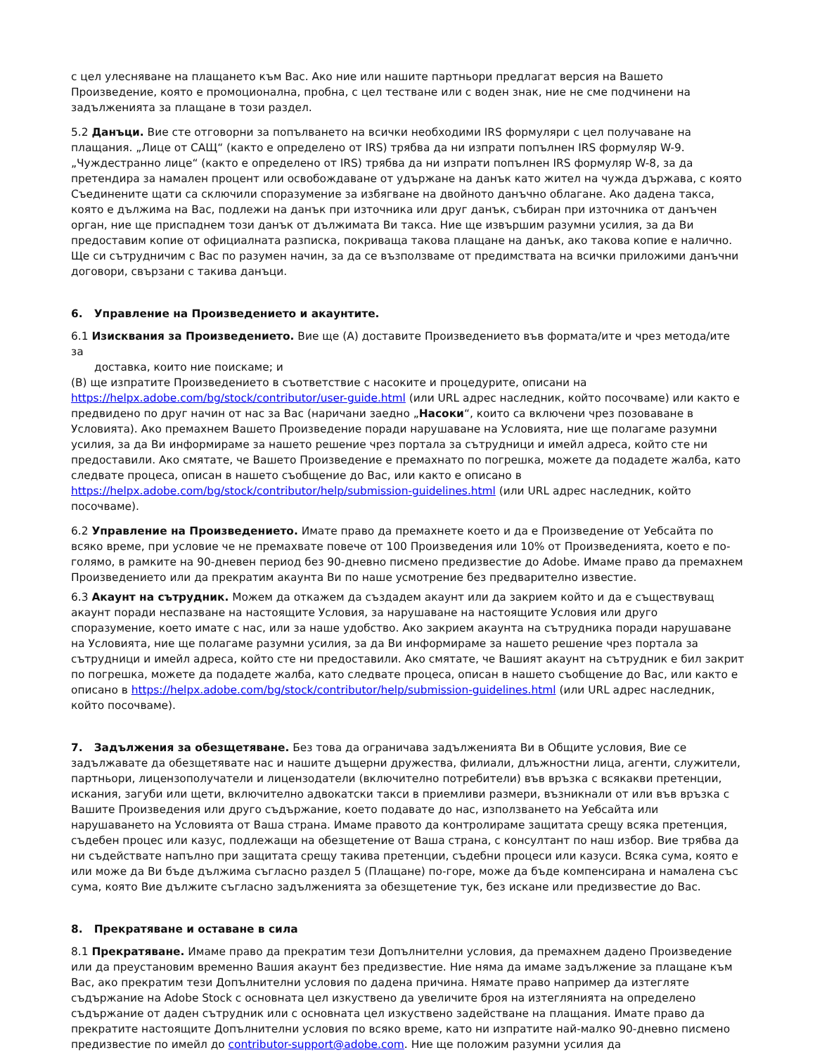с цел улесняване на плащането към Вас. Ако ние или нашите партньори предлагат версия на Вашето Произведение, която е промоционална, пробна, с цел тестване или с воден знак, ние не сме подчинени на задълженията за плащане в този раздел.
5.2 Данъци. Вие сте отговорни за попълването на всички необходими IRS формуляри с цел получаване на плащания. „Лице от САЩ“ (както е определено от IRS) трябва да ни изпрати попълнен IRS формуляр W-9. „Чуждестранно лице“ (както е определено от IRS) трябва да ни изпрати попълнен IRS формуляр W-8, за да претендира за намален процент или освобождаване от удържане на данък като жител на чужда държава, с която Съединените щати са сключили споразумение за избягване на двойното данъчно облагане. Ако дадена такса, която е дължима на Вас, подлежи на данък при източника или друг данък, събиран при източника от данъчен орган, ние ще приспаднем този данък от дължимата Ви такса. Ние ще извършим разумни усилия, за да Ви предоставим копие от официалната разписка, покриваща такова плащане на данък, ако такова копие е налично. Ще си сътрудничим с Вас по разумен начин, за да се възползваме от предимствата на всички приложими данъчни договори, свързани с такива данъци.
6. Управление на Произведението и акаунтите.
6.1 Изисквания за Произведението. Вие ще (А) доставите Произведението във формата/ите и чрез метода/ите за
доставка, които ние поискаме; и
(В) ще изпратите Произведението в съответствие с насоките и процедурите, описани на https://helpx.adobe.com/bg/stock/contributor/user-guide.html (или URL адрес наследник, който посочваме) или както е предвидено по друг начин от нас за Вас (наричани заедно „Насоки“, които са включени чрез позоваване в Условията). Ако премахнем Вашето Произведение поради нарушаване на Условията, ние ще полагаме разумни усилия, за да Ви информираме за нашето решение чрез портала за сътрудници и имейл адреса, който сте ни предоставили. Ако смятате, че Вашето Произведение е премахнато по погрешка, можете да подадете жалба, като следвате процеса, описан в нашето съобщение до Вас, или както е описано в https://helpx.adobe.com/bg/stock/contributor/help/submission-guidelines.html (или URL адрес наследник, който посочваме).
6.2 Управление на Произведението. Имате право да премахнете което и да е Произведение от Уебсайта по всяко време, при условие че не премахвате повече от 100 Произведения или 10% от Произведенията, което е по-голямо, в рамките на 90-дневен период без 90-дневно писмено предизвестие до Adobe. Имаме право да премахнем Произведението или да прекратим акаунта Ви по наше усмотрение без предварително известие.
6.3 Акаунт на сътрудник. Можем да откажем да създадем акаунт или да закрием който и да е съществуващ акаунт поради неспазване на настоящите Условия, за нарушаване на настоящите Условия или друго споразумение, което имате с нас, или за наше удобство. Ако закрием акаунта на сътрудника поради нарушаване на Условията, ние ще полагаме разумни усилия, за да Ви информираме за нашето решение чрез портала за сътрудници и имейл адреса, който сте ни предоставили. Ако смятате, че Вашият акаунт на сътрудник е бил закрит по погрешка, можете да подадете жалба, като следвате процеса, описан в нашето съобщение до Вас, или както е описано в https://helpx.adobe.com/bg/stock/contributor/help/submission-guidelines.html (или URL адрес наследник, който посочваме).
7. Задължения за обезщетяване. Без това да ограничава задълженията Ви в Общите условия, Вие се задължавате да обезщетявате нас и нашите дъщерни дружества, филиали, длъжностни лица, агенти, служители, партньори, лицензополучатели и лицензодатели (включително потребители) във връзка с всякакви претенции, искания, загуби или щети, включително адвокатски такси в приемливи размери, възникнали от или във връзка с Вашите Произведения или друго съдържание, което подавате до нас, използването на Уебсайта или нарушаването на Условията от Ваша страна. Имаме правото да контролираме защитата срещу всяка претенция, съдебен процес или казус, подлежащи на обезщетение от Ваша страна, с консултант по наш избор. Вие трябва да ни съдействате напълно при защитата срещу такива претенции, съдебни процеси или казуси. Всяка сума, която е или може да Ви бъде дължима съгласно раздел 5 (Плащане) по-горе, може да бъде компенсирана и намалена със сума, която Вие дължите съгласно задълженията за обезщетение тук, без искане или предизвестие до Вас.
8. Прекратяване и оставане в сила
8.1 Прекратяване. Имаме право да прекратим тези Допълнителни условия, да премахнем дадено Произведение или да преустановим временно Вашия акаунт без предизвестие. Ние няма да имаме задължение за плащане към Вас, ако прекратим тези Допълнителни условия по дадена причина. Нямате право например да изтегляте съдържание на Adobe Stock с основната цел изкуствено да увеличите броя на изтеглянията на определено съдържание от даден сътрудник или с основната цел изкуствено задействане на плащания. Имате право да прекратите настоящите Допълнителни условия по всяко време, като ни изпратите най-малко 90-дневно писмено предизвестие по имейл до contributor-support@adobe.com. Ние ще положим разумни усилия да